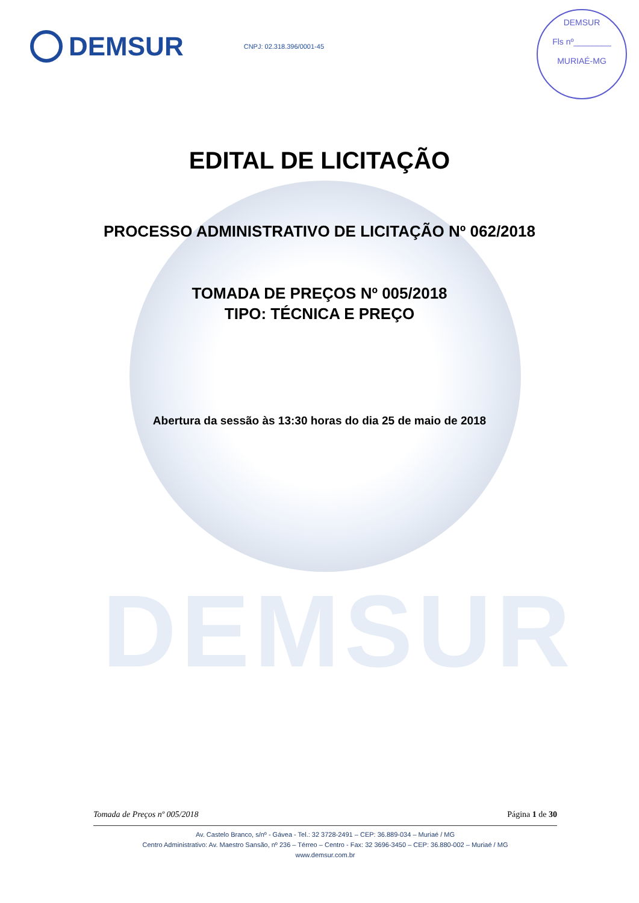DEMSUR
DEMSUR
CNPJ: 02.318.396/0001-45
DEMSUR
Fls nº________
MURIAÉ-MG
EDITAL DE LICITAÇÃO
PROCESSO ADMINISTRATIVO DE LICITAÇÃO Nº 062/2018
TOMADA DE PREÇOS Nº 005/2018
TIPO: TÉCNICA E PREÇO
Abertura da sessão às 13:30 horas do dia 25 de maio de 2018
Tomada de Preços nº 005/2018 Página 1 de 30
Av. Castelo Branco, s/nº - Gávea - Tel.: 32 3728-2491 – CEP: 36.889-034 – Muriaé / MG
Centro Administrativo: Av. Maestro Sansão, nº 236 – Térreo – Centro - Fax: 32 3696-3450 – CEP: 36.880-002 – Muriaé / MG
www.demsur.com.br